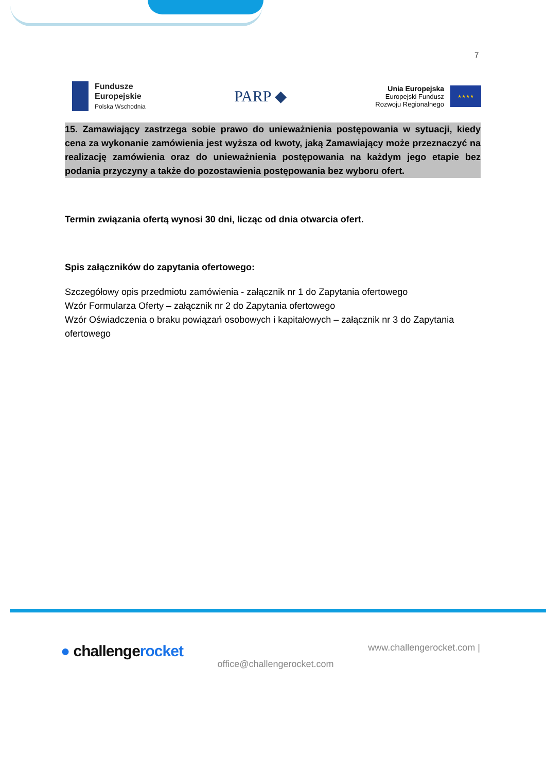7
Fundusze
Europejskie
Polska Wschodnia
PARP ◆
Unia Europejska
Europejski Fundusz
Rozwoju Regionalnego
★★★★
15. Zamawiający zastrzega sobie prawo do unieważnienia postępowania w sytuacji, kiedy cena za wykonanie zamówienia jest wyższa od kwoty, jaką Zamawiający może przeznaczyć na realizację zamówienia oraz do unieważnienia postępowania na każdym jego etapie bez podania przyczyny a także do pozostawienia postępowania bez wyboru ofert.
Termin związania ofertą wynosi 30 dni, licząc od dnia otwarcia ofert.
Spis załączników do zapytania ofertowego:
Szczegółowy opis przedmiotu zamówienia - załącznik nr 1 do Zapytania ofertowego
Wzór Formularza Oferty – załącznik nr 2 do Zapytania ofertowego
Wzór Oświadczenia o braku powiązań osobowych i kapitałowych – załącznik nr 3 do Zapytania ofertowego
● challengerocket
office@challengerocket.com
www.challengerocket.com |